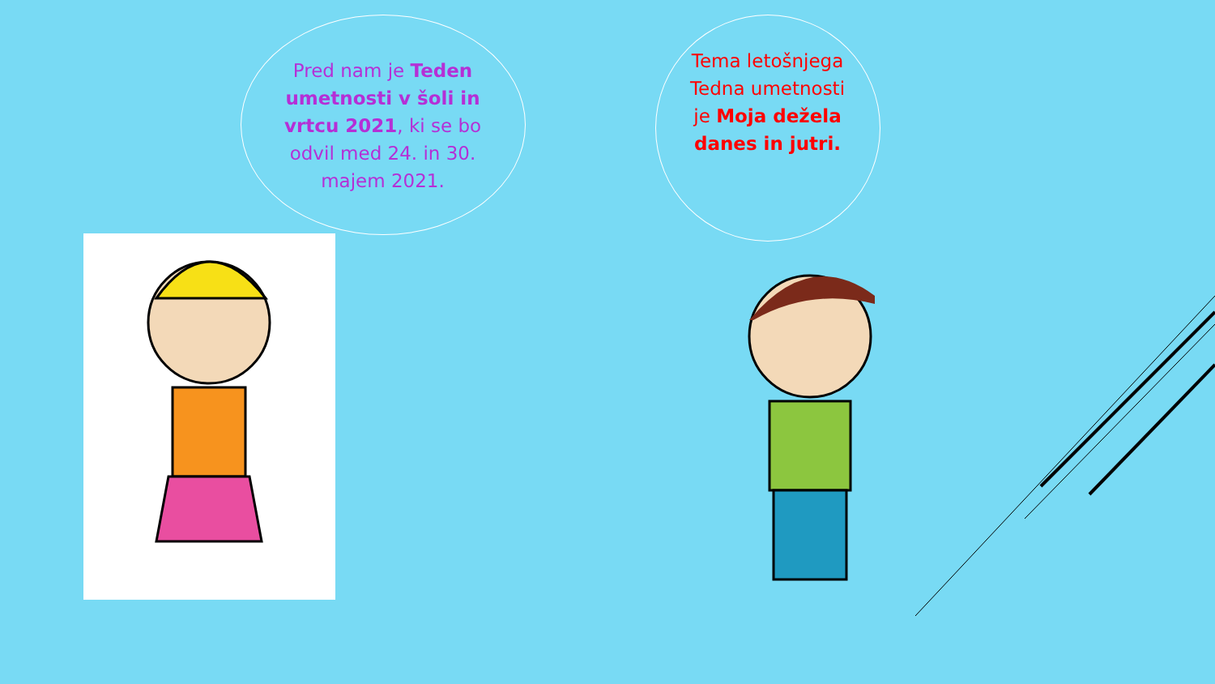Pred nam je Teden umetnosti v šoli in vrtcu 2021, ki se bo odvil med 24. in 30. majem 2021.
Tema letošnjega Tedna umetnosti je Moja dežela danes in jutri.